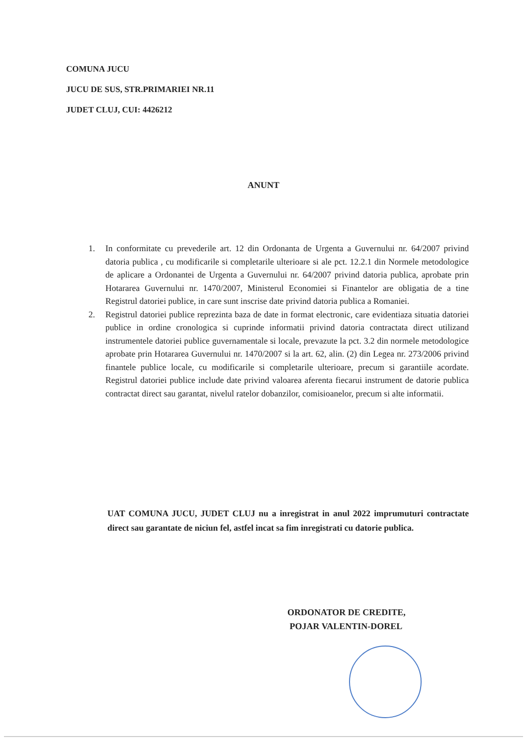COMUNA JUCU
JUCU DE SUS, STR.PRIMARIEI NR.11
JUDET CLUJ, CUI: 4426212
ANUNT
1. In conformitate cu prevederile art. 12 din Ordonanta de Urgenta a Guvernului nr. 64/2007 privind datoria publica , cu modificarile si completarile ulterioare si ale pct. 12.2.1 din Normele metodologice de aplicare a Ordonantei de Urgenta a Guvernului nr. 64/2007 privind datoria publica, aprobate prin Hotararea Guvernului nr. 1470/2007, Ministerul Economiei si Finantelor are obligatia de a tine Registrul datoriei publice, in care sunt inscrise date privind datoria publica a Romaniei.
2. Registrul datoriei publice reprezinta baza de date in format electronic, care evidentiaza situatia datoriei publice in ordine cronologica si cuprinde informatii privind datoria contractata direct utilizand instrumentele datoriei publice guvernamentale si locale, prevazute la pct. 3.2 din normele metodologice aprobate prin Hotararea Guvernului nr. 1470/2007 si la art. 62, alin. (2) din Legea nr. 273/2006 privind finantele publice locale, cu modificarile si completarile ulterioare, precum si garantiile acordate. Registrul datoriei publice include date privind valoarea aferenta fiecarui instrument de datorie publica contractat direct sau garantat, nivelul ratelor dobanzilor, comisioanelor, precum si alte informatii.
UAT COMUNA JUCU, JUDET CLUJ nu a inregistrat in anul 2022 imprumuturi contractate direct sau garantate de niciun fel, astfel incat sa fim inregistrati cu datorie publica.
ORDONATOR DE CREDITE,
POJAR VALENTIN-DOREL